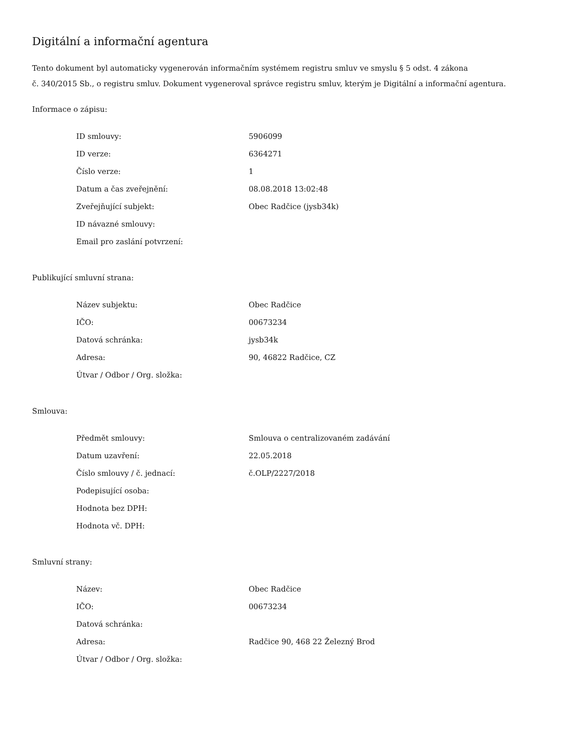Digitální a informační agentura
Tento dokument byl automaticky vygenerován informačním systémem registru smluv ve smyslu § 5 odst. 4 zákona
č. 340/2015 Sb., o registru smluv. Dokument vygeneroval správce registru smluv, kterým je Digitální a informační agentura.
Informace o zápisu:
| ID smlouvy: | 5906099 |
| ID verze: | 6364271 |
| Číslo verze: | 1 |
| Datum a čas zveřejnění: | 08.08.2018 13:02:48 |
| Zveřejňující subjekt: | Obec Radčice (jysb34k) |
| ID návazné smlouvy: | |
| Email pro zaslání potvrzení: | |
Publikující smluvní strana:
| Název subjektu: | Obec Radčice |
| IČO: | 00673234 |
| Datová schránka: | jysb34k |
| Adresa: | 90, 46822 Radčice, CZ |
| Útvar / Odbor / Org. složka: | |
Smlouva:
| Předmět smlouvy: | Smlouva o centralizovaném zadávání |
| Datum uzavření: | 22.05.2018 |
| Číslo smlouvy / č. jednací: | č.OLP/2227/2018 |
| Podepisující osoba: | |
| Hodnota bez DPH: | |
| Hodnota vč. DPH: | |
Smluvní strany:
| Název: | Obec Radčice |
| IČO: | 00673234 |
| Datová schránka: | |
| Adresa: | Radčice 90, 468 22 Železný Brod |
| Útvar / Odbor / Org. složka: | |